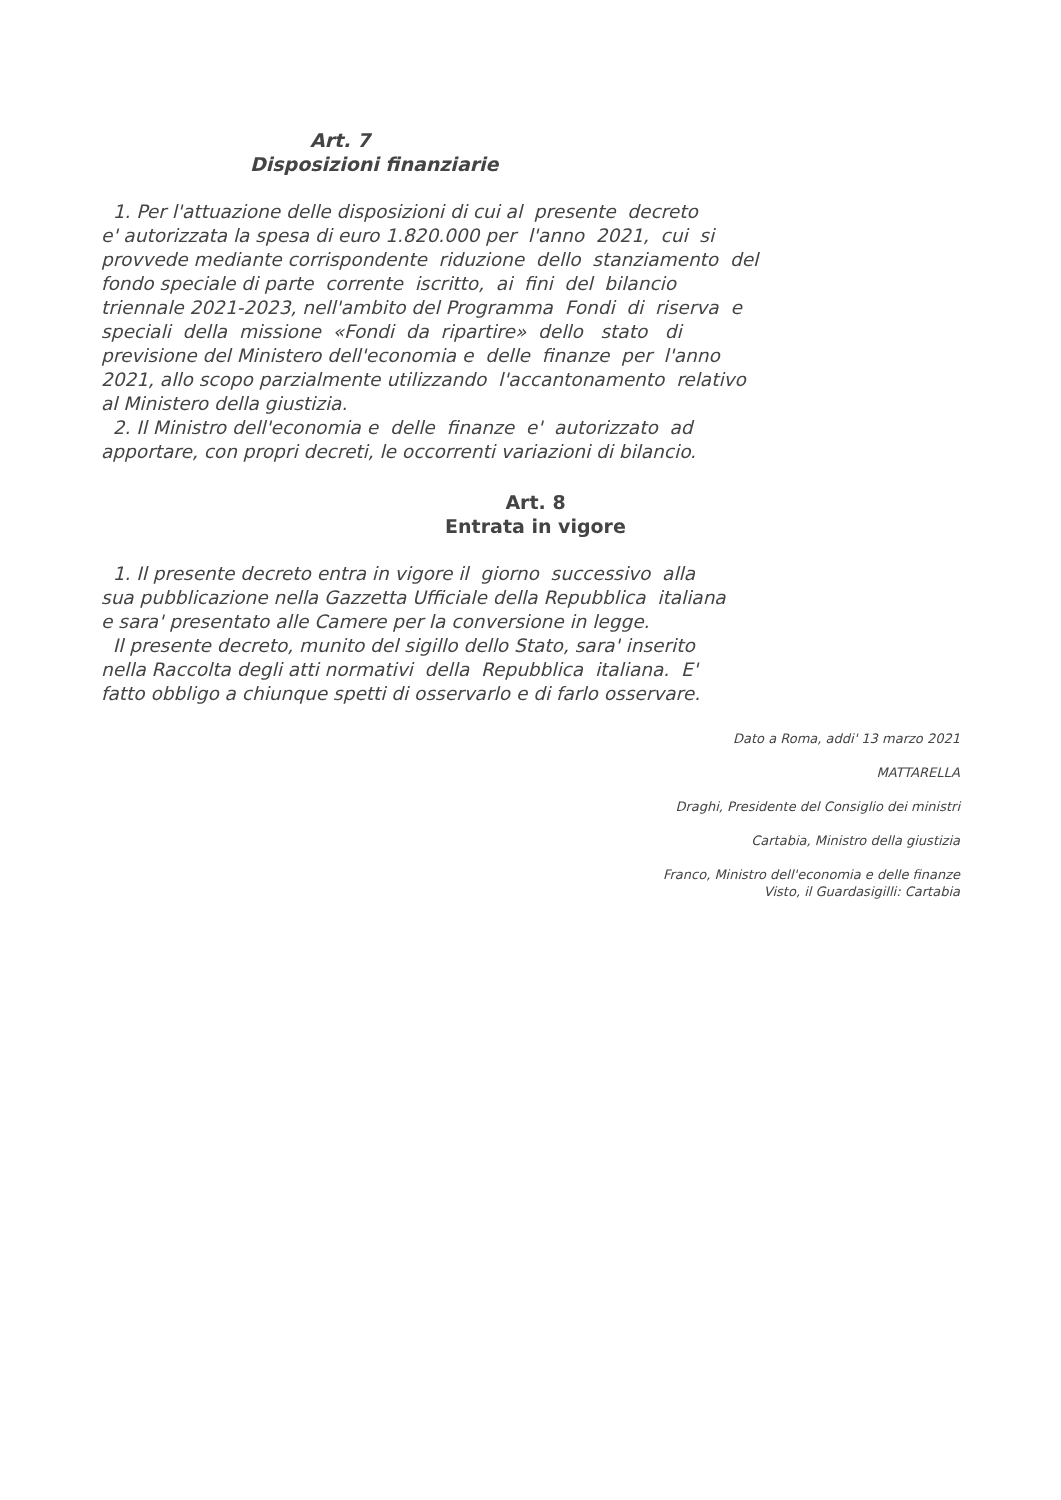Art. 7
Disposizioni finanziarie
1. Per l'attuazione delle disposizioni di cui al presente decreto e' autorizzata la spesa di euro 1.820.000 per l'anno 2021, cui si provvede mediante corrispondente riduzione dello stanziamento del fondo speciale di parte corrente iscritto, ai fini del bilancio triennale 2021-2023, nell'ambito del Programma Fondi di riserva e speciali della missione «Fondi da ripartire» dello stato di previsione del Ministero dell'economia e delle finanze per l'anno 2021, allo scopo parzialmente utilizzando l'accantonamento relativo al Ministero della giustizia. 2. Il Ministro dell'economia e delle finanze e' autorizzato ad apportare, con propri decreti, le occorrenti variazioni di bilancio.
Art. 8
Entrata in vigore
1. Il presente decreto entra in vigore il giorno successivo alla sua pubblicazione nella Gazzetta Ufficiale della Repubblica italiana e sara' presentato alle Camere per la conversione in legge. Il presente decreto, munito del sigillo dello Stato, sara' inserito nella Raccolta degli atti normativi della Repubblica italiana. E' fatto obbligo a chiunque spetti di osservarlo e di farlo osservare.
Dato a Roma, addi' 13 marzo 2021
MATTARELLA
Draghi, Presidente del Consiglio dei ministri
Cartabia, Ministro della giustizia
Franco, Ministro dell'economia e delle finanze
Visto, il Guardasigilli: Cartabia